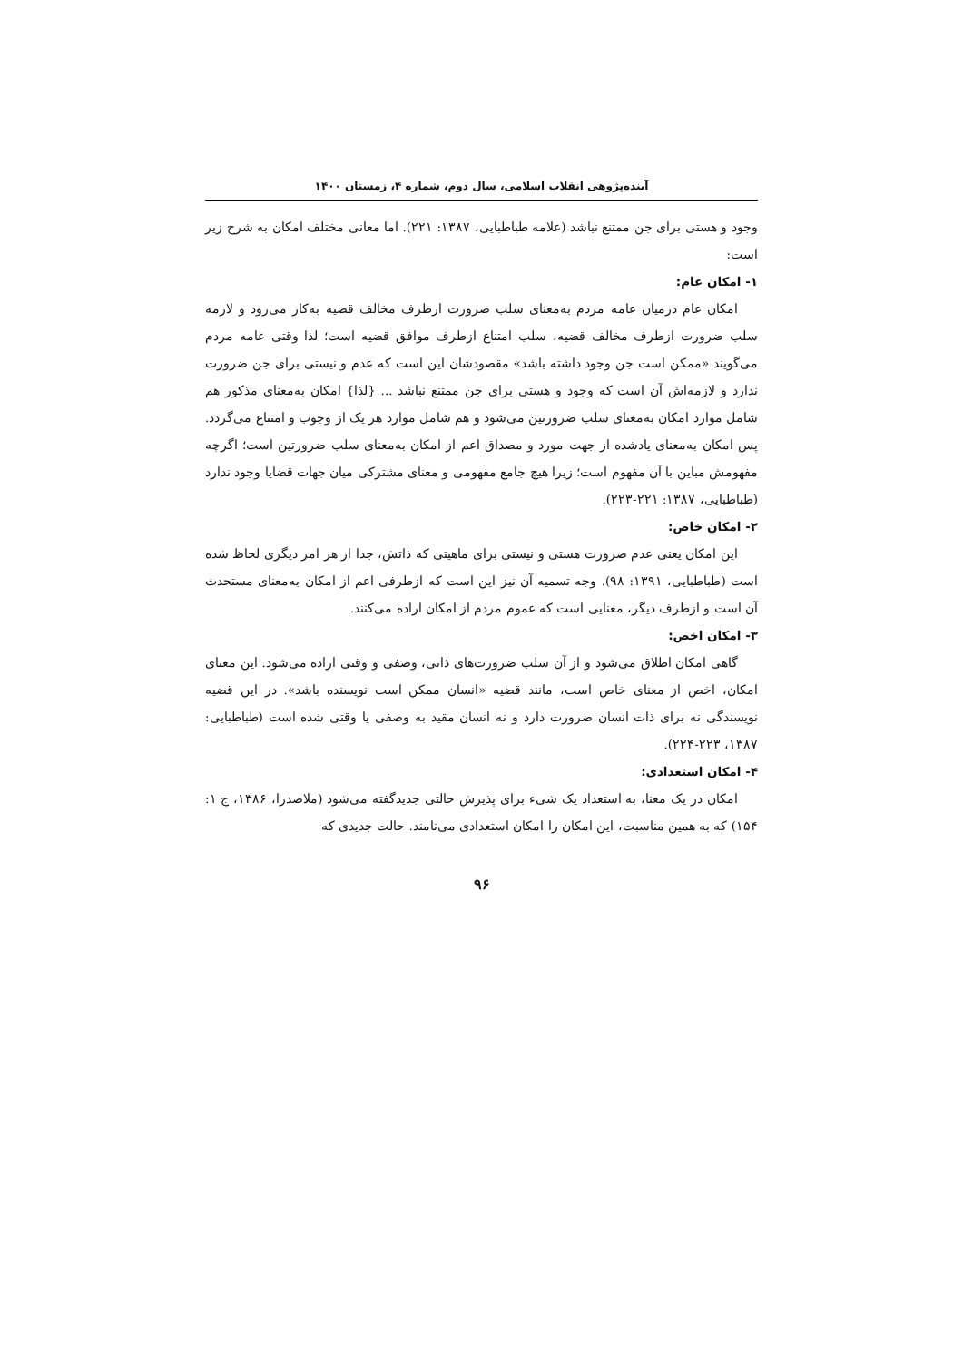آینده‌پژوهی انقلاب اسلامی، سال دوم، شماره ۴، زمستان ۱۴۰۰
وجود و هستی برای جن ممتنع نباشد (علامه طباطبایی، ۱۳۸۷: ۲۲۱). اما معانی مختلف امکان به شرح زیر است:
۱- امکان عام:
امکان عام درمیان عامه مردم به‌معنای سلب ضرورت ازطرف مخالف قضیه به‌کار می‌رود و لازمه سلب ضرورت ازطرف مخالف قضیه، سلب امتناع ازطرف موافق قضیه است؛ لذا وقتی عامه مردم می‌گویند «ممکن است جن وجود داشته باشد» مقصودشان این است که عدم و نیستی برای جن ضرورت ندارد و لازمه‌اش آن است که وجود و هستی برای جن ممتنع نباشد ... {لذا} امکان به‌معنای مذکور هم شامل موارد امکان به‌معنای سلب ضرورتین می‌شود و هم شامل موارد هر یک از وجوب و امتناع می‌گردد. پس امکان به‌معنای یادشده از جهت مورد و مصداق اعم از امکان به‌معنای سلب ضرورتین است؛ اگرچه مفهومش مباین با آن مفهوم است؛ زیرا هیچ جامع مفهومی و معنای مشترکی میان جهات قضایا وجود ندارد (طباطبایی، ۱۳۸۷: ۲۲۱-۲۲۳).
۲- امکان خاص:
این امکان یعنی عدم ضرورت هستی و نیستی برای ماهیتی که ذاتش، جدا از هر امر دیگری لحاظ شده است (طباطبایی، ۱۳۹۱: ۹۸). وجه تسمیه آن نیز این است که ازطرفی اعم از امکان به‌معنای مستحدث آن است و ازطرف دیگر، معنایی است که عموم مردم از امکان اراده می‌کنند.
۳- امکان اخص:
گاهی امکان اطلاق می‌شود و از آن سلب ضرورت‌های ذاتی، وصفی و وقتی اراده می‌شود. این معنای امکان، اخص از معنای خاص است، مانند قضیه «انسان ممکن است نویسنده باشد». در این قضیه نویسندگی نه برای ذات انسان ضرورت دارد و نه انسان مقید به وصفی یا وقتی شده است (طباطبایی: ۱۳۸۷، ۲۲۳-۲۲۴).
۴- امکان استعدادی:
امکان در یک معنا، به استعداد یک شیء برای پذیرش حالتی جدیدگفته می‌شود (ملاصدرا، ۱۳۸۶، ج ۱: ۱۵۴) که به همین مناسبت، این امکان را امکان استعدادی می‌نامند. حالت جدیدی که
۹۶